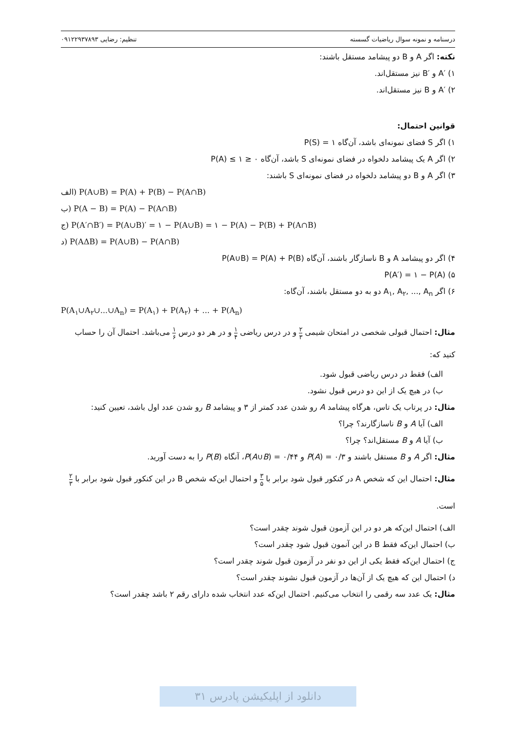درسنامه و نمونه سوال ریاضیات گسسته تنظیم: رضایی ۰۹۱۲۲۹۳۷۸۹۳
نکته: اگر A و B دو پیشامد مستقل باشند:
۱) ′A و ′B نیز مستقل‌اند.
۲) ′A و B نیز مستقل‌اند.
قوانین احتمال:
۱) اگر S فضای نمونه‌ای باشد، آن‌گاه P(S) = ۱
۲) اگر A یک پیشامد دلخواه در فضای نمونه‌ای S باشد، آن‌گاه ۰ ≤ P(A) ≤ ۱
۳) اگر A و B دو پیشامد دلخواه در فضای نمونه‌ای S باشند:
الف) P(A∪B) = P(A) + P(B) − P(A∩B)
ب) P(A − B) = P(A) − P(A∩B)
ج) P(A′∩B′) = P(A∪B)′ = ۱ − P(A∪B) = ۱ − P(A) − P(B) + P(A∩B)
د) P(AΔB) = P(A∪B) − P(A∩B)
۴) اگر دو پیشامد A و B ناسازگار باشند، آن‌گاه P(A∪B) = P(A) + P(B)
۵) P(A′) = ۱ − P(A)
۶) اگر A<sub>۱</sub>, A<sub>۲</sub>, ..., A<sub>n</sub> دو به دو مستقل باشند، آن‌گاه:
P(A<sub>۱</sub>∪A<sub>۲</sub>∪...∪A<sub>n</sub>) = P(A<sub>۱</sub>) + P(A<sub>۲</sub>) + ... + P(A<sub>n</sub>)
مثال: احتمال قبولی شخصی در امتحان شیمی ۲ ۳ و در درس ریاضی ۱ ۴ و در هر دو درس ۱ ۶ می‌باشد. احتمال آن را حساب کنید که:
الف) فقط در درس ریاضی قبول شود.
ب) در هیچ یک از این دو درس قبول نشود.
مثال: در پرتاب یک تاس، هرگاه پیشامد A رو شدن عدد کمتر از ۳ و پیشامد B رو شدن عدد اول باشد، تعیین کنید:
الف) آیا A و B ناسازگارند؟ چرا؟
ب) آیا A و B مستقل‌اند؟ چرا؟
مثال: اگر A و B مستقل باشند و P(A) = ۰/۳ و P(A∪B) = ۰/۴۴، آنگاه P(B) را به دست آورید.
مثال: احتمال این که شخص A در کنکور قبول شود برابر با ۳ ۵ و احتمال این‌که شخص B در این کنکور قبول شود برابر با ۲ ۳ است.
الف) احتمال این‌که هر دو در این آزمون قبول شوند چقدر است؟
ب) احتمال این‌که فقط B در این آنمون قبول شود چقدر است؟
ج) احتمال این‌که فقط یکی از این دو نفر در آزمون قبول شوند چقدر است؟
د) احتمال این که هیچ یک از آن‌ها در آزمون قبول نشوند چقدر است؟
مثال: یک عدد سه رقمی را انتخاب می‌کنیم. احتمال این‌که عدد انتخاب شده دارای رقم ۲ باشد چقدر است؟
دانلود از اپلیکیشن پادرس ۳۱